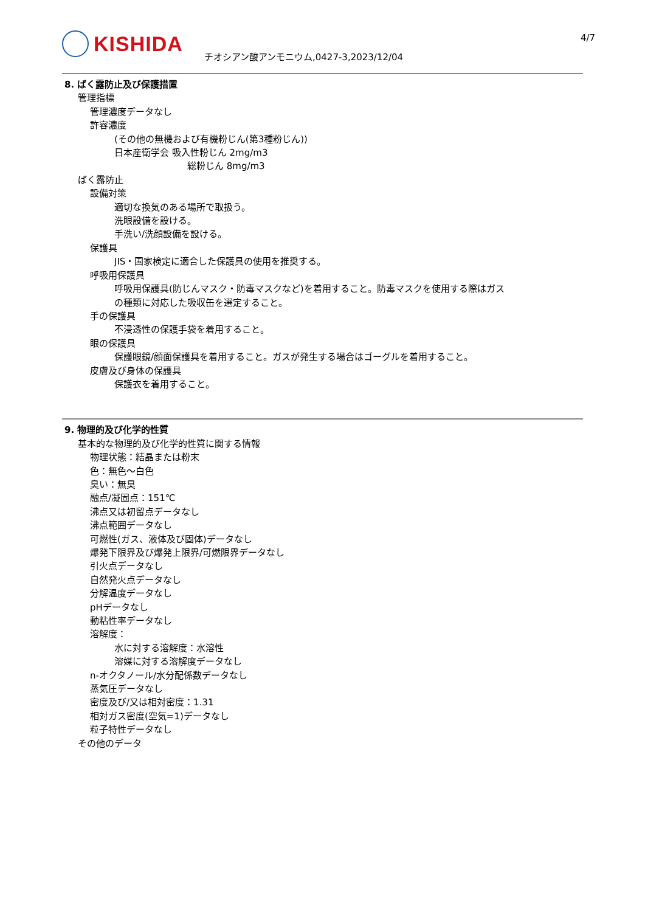KISHIDA
チオシアン酸アンモニウム,0427-3,2023/12/04
4/7
8. ばく露防止及び保護措置
管理指標
管理濃度データなし
許容濃度
(その他の無機および有機粉じん(第3種粉じん))
日本産衛学会 吸入性粉じん 2mg/m3
総粉じん 8mg/m3
ばく露防止
設備対策
適切な換気のある場所で取扱う。
洗眼設備を設ける。
手洗い/洗顔設備を設ける。
保護具
JIS・国家検定に適合した保護具の使用を推奨する。
呼吸用保護具
呼吸用保護具(防じんマスク・防毒マスクなど)を着用すること。防毒マスクを使用する際はガス
の種類に対応した吸収缶を選定すること。
手の保護具
不浸透性の保護手袋を着用すること。
眼の保護具
保護眼鏡/顔面保護具を着用すること。ガスが発生する場合はゴーグルを着用すること。
皮膚及び身体の保護具
保護衣を着用すること。
9. 物理的及び化学的性質
基本的な物理的及び化学的性質に関する情報
物理状態：結晶または粉末
色：無色～白色
臭い：無臭
融点/凝固点：151℃
沸点又は初留点データなし
沸点範囲データなし
可燃性(ガス、液体及び固体)データなし
爆発下限界及び爆発上限界/可燃限界データなし
引火点データなし
自然発火点データなし
分解温度データなし
pHデータなし
動粘性率データなし
溶解度：
水に対する溶解度：水溶性
溶媒に対する溶解度データなし
n-オクタノール/水分配係数データなし
蒸気圧データなし
密度及び/又は相対密度：1.31
相対ガス密度(空気=1)データなし
粒子特性データなし
その他のデータ